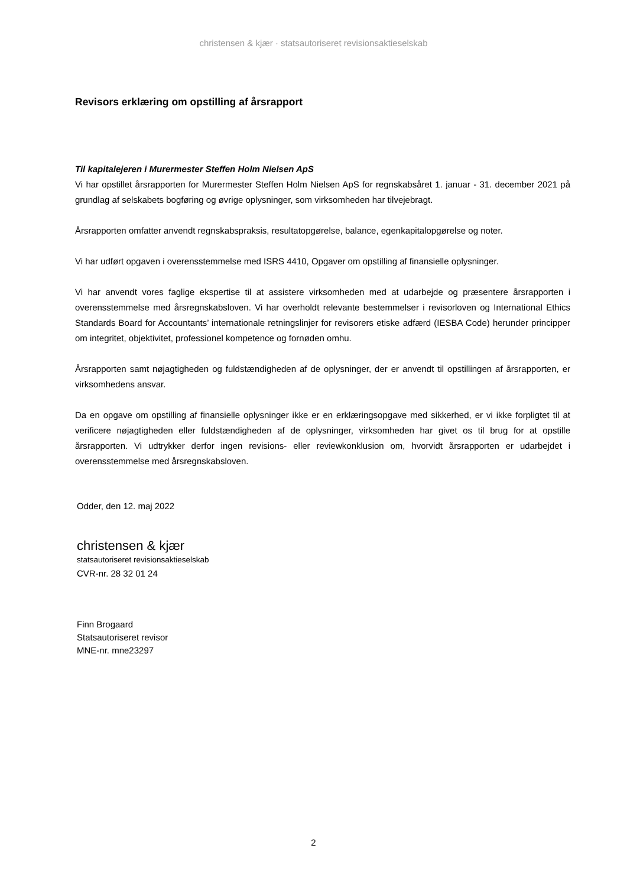christensen & kjær · statsautoriseret revisionsaktieselskab
Revisors erklæring om opstilling af årsrapport
Til kapitalejeren i Murermester Steffen Holm Nielsen ApS
Vi har opstillet årsrapporten for Murermester Steffen Holm Nielsen ApS for regnskabsåret 1. januar - 31. december 2021 på grundlag af selskabets bogføring og øvrige oplysninger, som virksomheden har tilvejebragt.
Årsrapporten omfatter anvendt regnskabspraksis, resultatopgørelse, balance, egenkapitalopgørelse og noter.
Vi har udført opgaven i overensstemmelse med ISRS 4410, Opgaver om opstilling af finansielle oplysninger.
Vi har anvendt vores faglige ekspertise til at assistere virksomheden med at udarbejde og præsentere årsrapporten i overensstemmelse med årsregnskabsloven. Vi har overholdt relevante bestemmelser i revisorloven og International Ethics Standards Board for Accountants’ internationale retningslinjer for revisorers etiske adfærd (IESBA Code) herunder principper om integritet, objektivitet, professionel kompetence og fornøden omhu.
Årsrapporten samt nøjagtigheden og fuldstændigheden af de oplysninger, der er anvendt til opstillingen af årsrapporten, er virksomhedens ansvar.
Da en opgave om opstilling af finansielle oplysninger ikke er en erklæringsopgave med sikkerhed, er vi ikke forpligtet til at verificere nøjagtigheden eller fuldstændigheden af de oplysninger, virksomheden har givet os til brug for at opstille årsrapporten. Vi udtrykker derfor ingen revisions- eller reviewkonklusion om, hvorvidt årsrapporten er udarbejdet i overensstemmelse med årsregnskabsloven.
Odder, den 12. maj 2022
christensen & kjær
statsautoriseret revisionsaktieselskab
CVR-nr. 28 32 01 24
Finn Brogaard
Statsautoriseret revisor
MNE-nr. mne23297
2